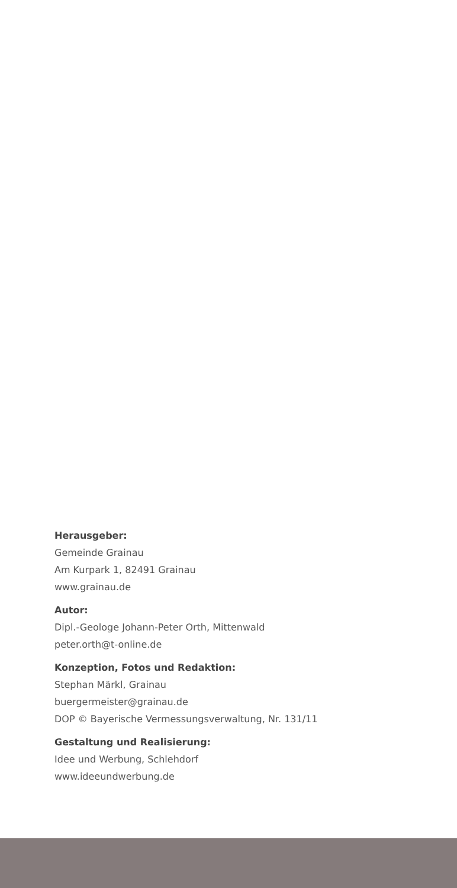Herausgeber:
Gemeinde Grainau
Am Kurpark 1, 82491 Grainau
www.grainau.de
Autor:
Dipl.-Geologe Johann-Peter Orth, Mittenwald
peter.orth@t-online.de
Konzeption, Fotos und Redaktion:
Stephan Märkl, Grainau
buergermeister@grainau.de
DOP © Bayerische Vermessungsverwaltung, Nr. 131/11
Gestaltung und Realisierung:
Idee und Werbung, Schlehdorf
www.ideeundwerbung.de